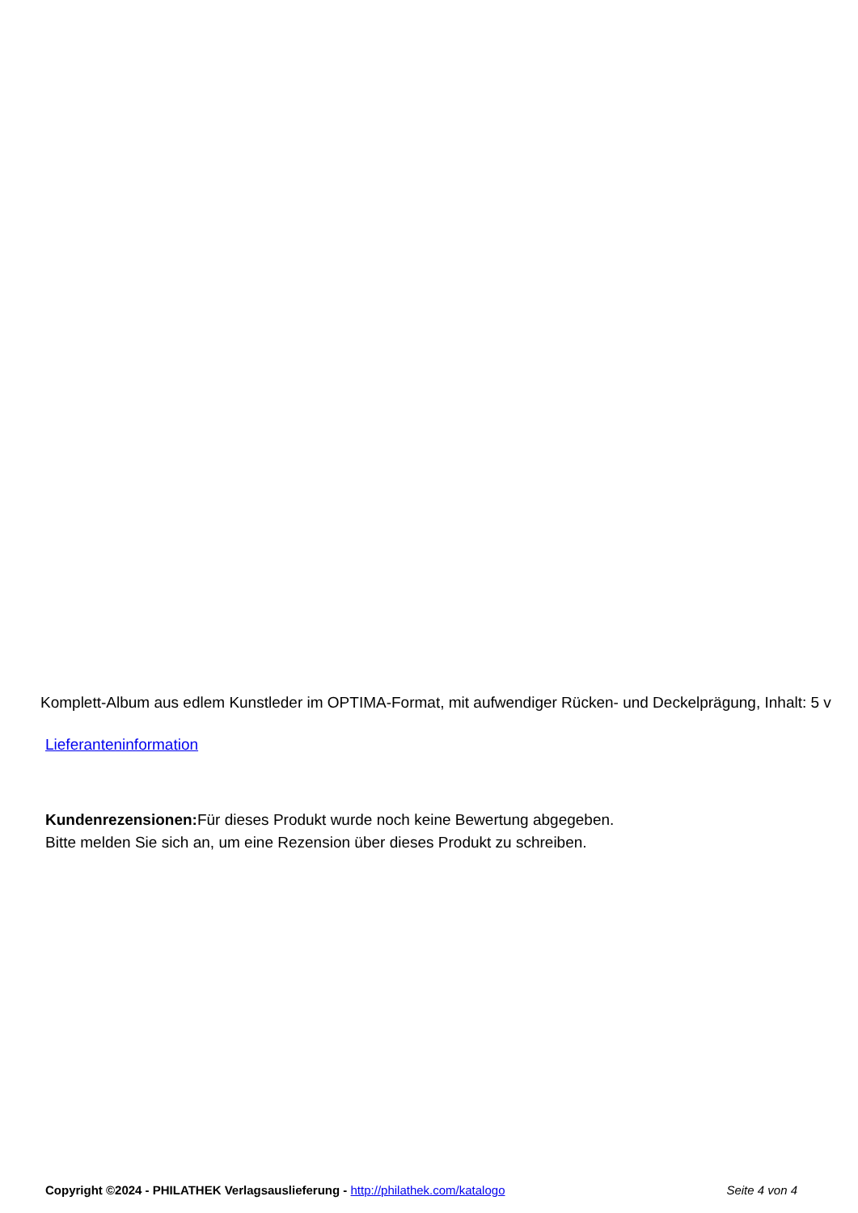Komplett-Album aus edlem Kunstleder im OPTIMA-Format, mit aufwendiger Rücken- und Deckelprägung, Inhalt: 5 v
Lieferanteninformation
Kundenrezensionen: Für dieses Produkt wurde noch keine Bewertung abgegeben.
Bitte melden Sie sich an, um eine Rezension über dieses Produkt zu schreiben.
Copyright ©2024 - PHILATHEK Verlagsauslieferung - http://philathek.com/katalogo Seite 4 von 4